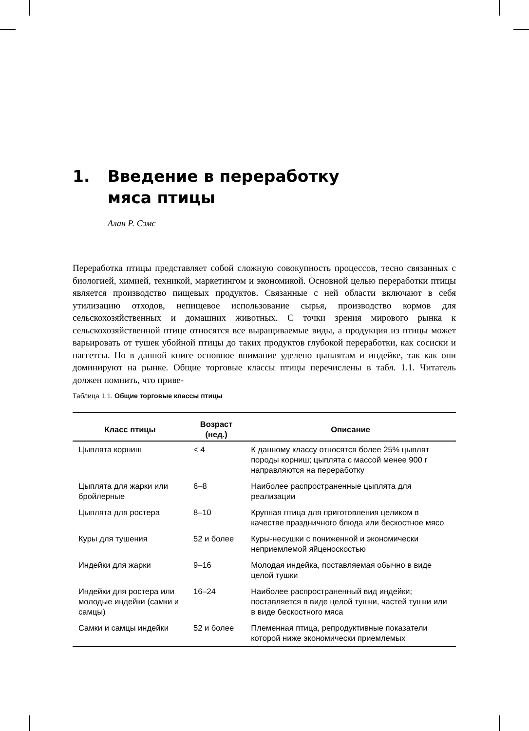1. Введение в переработку
мяса птицы
Алан Р. Сэмс
Переработка птицы представляет собой сложную совокупность процессов, тесно связанных с биологией, химией, техникой, маркетингом и экономикой. Основной целью переработки птицы является производство пищевых продуктов. Связанные с ней области включают в себя утилизацию отходов, непищевое использование сырья, производство кормов для сельскохозяйственных и домашних животных. С точки зрения мирового рынка к сельскохозяйственной птице относятся все выращиваемые виды, а продукция из птицы может варьировать от тушек убойной птицы до таких продуктов глубокой переработки, как сосиски и наггетсы. Но в данной книге основное внимание уделено цыплятам и индейке, так как они доминируют на рынке. Общие торговые классы птицы перечислены в табл. 1.1. Читатель должен помнить, что приве-
Таблица 1.1. Общие торговые классы птицы
| Класс птицы | Возраст (нед.) | Описание |
| --- | --- | --- |
| Цыплята корниш | < 4 | К данному классу относятся более 25% цыплят породы корниш; цыплята с массой менее 900 г направляются на переработку |
| Цыплята для жарки или бройлерные | 6–8 | Наиболее распространенные цыплята для реализации |
| Цыплята для ростера | 8–10 | Крупная птица для приготовления целиком в качестве праздничного блюда или бескостное мясо |
| Куры для тушения | 52 и более | Куры-несушки с пониженной и экономически неприемлемой яйценоскостью |
| Индейки для жарки | 9–16 | Молодая индейка, поставляемая обычно в виде целой тушки |
| Индейки для ростера или молодые индейки (самки и самцы) | 16–24 | Наиболее распространенный вид индейки; поставляется в виде целой тушки, частей тушки или в виде бескостного мяса |
| Самки и самцы индейки | 52 и более | Племенная птица, репродуктивные показатели которой ниже экономически приемлемых |